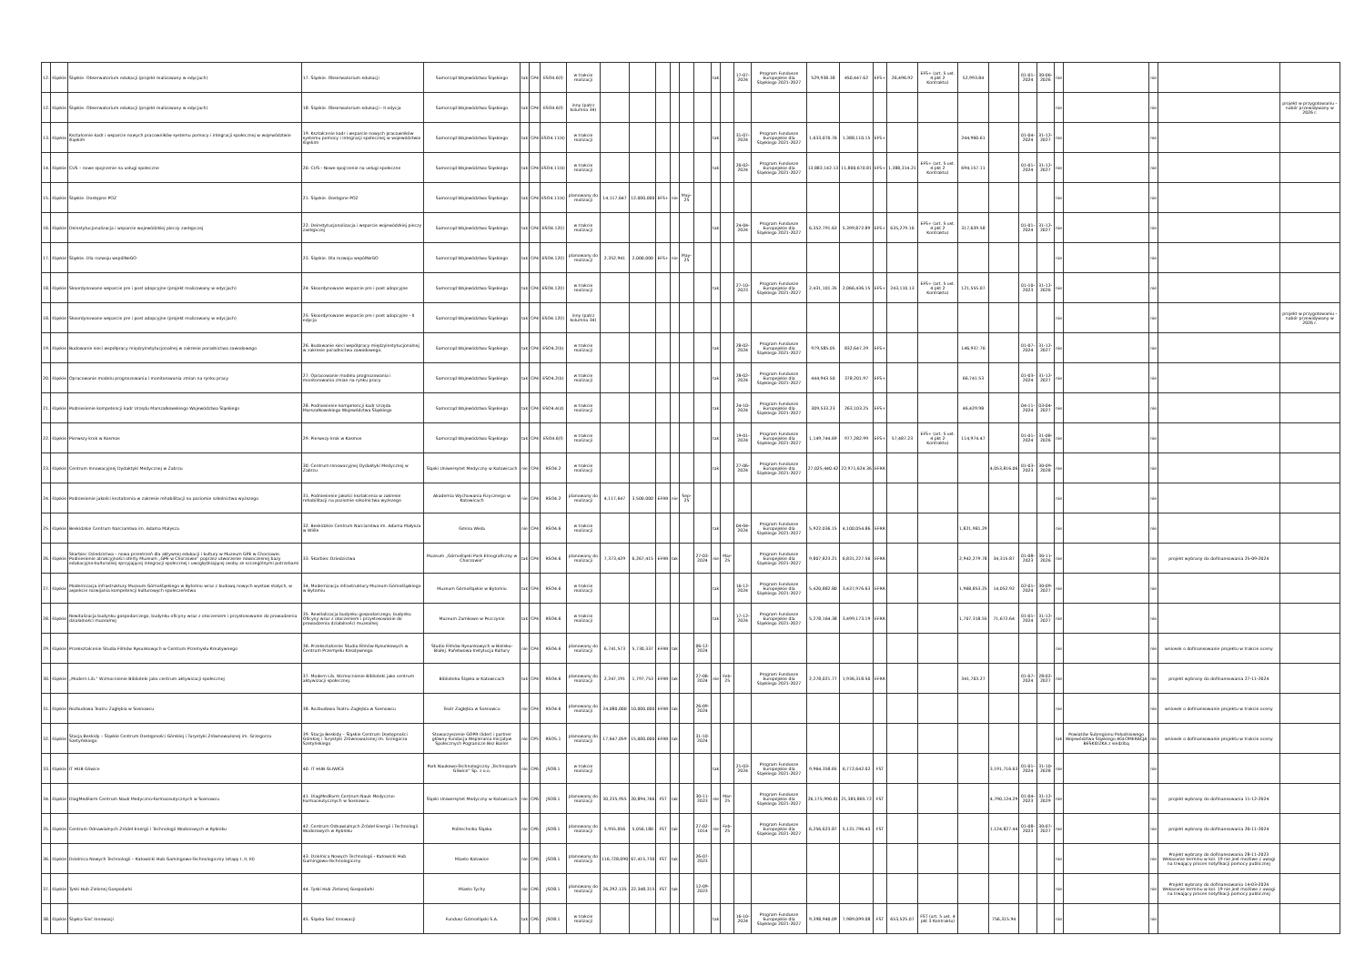| 12. | śląskie | Śląskie. Obserwatorium edukacji (projekt realizowany w edycjach) | 17. Śląskie. Obserwatorium edukacji | Samorząd Województwa Śląskiego | tak | CP4 | ESO4.6(f) | w trakcie realizacji | | | | | | | tak | | 17-07-2024 | Program Fundusze Europejskie dla Śląskiego 2021-2027 | 529,938.38 | 450,447.62 | EFS+ | 26,496.92 | EFS+ (art. 5 ust. 4 pkt 2 Kontraktu) | 52,993.84 | | 01-01-2024 | 30-06-2026 | nie | | nie | | |
| 12. | śląskie | Śląskie. Obserwatorium edukacji (projekt realizowany w edycjach) | 18. Śląskie. Obserwatorium edukacji - II edycja | Samorząd Województwa Śląskiego | tak | CP4 | ESO4.6(f) | inny (patrz kolumna 34) | | | | | | | | | | | | | | | | | | | | nie | | nie | | projekt w przygotowaniu - nabór przewidywany w 2026 r. |
| 13. | śląskie | Kształcenie kadr i wsparcie nowych pracowników systemu pomocy i integracji społecznej w województwie śląskim | 19. Kształcenie kadr i wsparcie nowych pracowników systemu pomocy i integracji społecznej w województwie śląskim | Samorząd Województwa Śląskiego | tak | CP4 | ESO4.11(k) | w trakcie realizacji | | | | | | | tak | | 31-07-2024 | Program Fundusze Europejskie dla Śląskiego 2021-2027 | 1,633,070.76 | 1,388,110.15 | EFS+ | | | 244,960.61 | | 01-04-2024 | 31-12-2027 | nie | | nie | | |
| 14. | śląskie | CUS – nowe spojrzenie na usługi społeczne | 20. CUS - Nowe spojrzenie na usługi społeczne | Samorząd Województwa Śląskiego | tak | CP4 | ESO4.11(k) | w trakcie realizacji | | | | | | | tak | | 20-02-2024 | Program Fundusze Europejskie dla Śląskiego 2021-2027 | 13,883,142.13 | 11,800,670.81 | EFS+ | 1,388,314.21 | EFS+ (art. 5 ust. 4 pkt 2 Kontraktu) | 694,157.11 | | 01-01-2024 | 31-12-2027 | nie | | nie | | |
| 15. | śląskie | Śląskie. Dostępne POZ | 21. Śląskie. Dostępne POZ | Samorząd Województwa Śląskiego | tak | CP4 | ESO4.11(k) | planowany do realizacji | 14,117,647 | 12,000,000 | EFS+ | nie | May-25 | | | | | | | | | | | | | | | nie | | nie | | |
| 16. | śląskie | Deinstytucjonalizacja i wsparcie wojewódzkiej pieczy zastępczej | 22. Deinstytucjonalizacja i wsparcie wojewódzkiej pieczy zastępczej | Samorząd Województwa Śląskiego | tak | CP4 | ESO4.12(l) | w trakcie realizacji | | | | | | | tak | | 24-04-2024 | Program Fundusze Europejskie dla Śląskiego 2021-2027 | 6,352,791.63 | 5,399,872.89 | EFS+ | 635,279.16 | EFS+ (art. 5 ust. 4 pkt 2 Kontraktu) | 317,639.58 | | 01-01-2024 | 31-12-2027 | nie | | nie | | |
| 17. | śląskie | Śląskie. Dla rozwoju wspólNeGO | 23. Śląskie. Dla rozwoju wspólNeGO | Samorząd Województwa Śląskiego | tak | CP4 | ESO4.12(l) | planowany do realizacji | 2,352,941 | 2,000,000 | EFS+ | nie | May-25 | | | | | | | | | | | | | | | nie | | nie | | |
| 18. | śląskie | Skoordynowane wsparcie pre i post adopcyjne (projekt realizowany w edycjach) | 24. Skoordynowane wsparcie pre i post adopcyjne | Samorząd Województwa Śląskiego | tak | CP4 | ESO4.12(l) | w trakcie realizacji | | | | | | | tak | | 27-10-2023 | Program Fundusze Europejskie dla Śląskiego 2021-2027 | 2,431,101.35 | 2,066,436.15 | EFS+ | 243,110.13 | EFS+ (art. 5 ust. 4 pkt 2 Kontraktu) | 121,555.07 | | 01-10-2023 | 31-12-2026 | nie | | nie | | |
| 18. | śląskie | Skoordynowane wsparcie pre i post adopcyjne (projekt realizowany w edycjach) | 25. Skoordynowane wsparcie pre i post adopcyjne - II edycja | Samorząd Województwa Śląskiego | tak | CP4 | ESO4.12(l) | inny (patrz kolumna 34) | | | | | | | | | | | | | | | | | | | | nie | | nie | | projekt w przygotowaniu - nabór przewidywany w 2026 r. |
| 19. | śląskie | Budowanie sieci współpracy międzyinstytucjonalnej w zakresie poradnictwa zawodowego | 26. Budowanie sieci współpracy międzyinstytucjonalnej w zakresie poradnictwa zawodowego. | Samorząd Województwa Śląskiego | tak | CP4 | ESO4.2(b) | w trakcie realizacji | | | | | | | tak | | 28-02-2024 | Program Fundusze Europejskie dla Śląskiego 2021-2027 | 979,585.05 | 832,647.29 | EFS+ | | | 146,937.76 | | 01-07-2024 | 31-12-2027 | nie | | nie | | |
| 20. | śląskie | Opracowanie modelu prognozowania i monitorowania zmian na rynku pracy | 27. Opracowanie modelu prognozowania i monitorowania zmian na rynku pracy | Samorząd Województwa Śląskiego | tak | CP4 | ESO4.2(b) | w trakcie realizacji | | | | | | | tak | | 28-02-2024 | Program Fundusze Europejskie dla Śląskiego 2021-2027 | 444,943.50 | 378,201.97 | EFS+ | | | 66,741.53 | | 01-03-2024 | 31-12-2027 | nie | | nie | | |
| 21. | śląskie | Podniesienie kompetencji kadr Urzędu Marszałkowskiego Województwa Śląskiego | 28. Podniesienie kompetencji kadr Urzędu Marszałkowskiego Województwa Śląskiego | Samorząd Województwa Śląskiego | tak | CP4 | ESO4.4(d) | w trakcie realizacji | | | | | | | tak | | 24-10-2024 | Program Fundusze Europejskie dla Śląskiego 2021-2027 | 309,533.23 | 263,103.25 | EFS+ | | | 46,429.98 | | 04-11-2024 | 03-04-2027 | nie | | nie | | |
| 22. | śląskie | Pierwszy krok w Kosmos | 29. Pierwszy krok w Kosmos | Samorząd Województwa Śląskiego | tak | CP4 | ESO4.6(f) | w trakcie realizacji | | | | | | | tak | | 19-01-2024 | Program Fundusze Europejskie dla Śląskiego 2021-2027 | 1,149,744.69 | 977,282.99 | EFS+ | 57,487.23 | EFS+ (art. 5 ust. 4 pkt 2 Kontraktu) | 114,974.47 | | 01-01-2024 | 31-08-2026 | nie | | nie | | |
| 23. | śląskie | Centrum Innowacyjnej Dydaktyki Medycznej w Zabrzu | 30. Centrum Innowacyjnej Dydaktyki Medycznej w Zabrzu | Śląski Uniwersytet Medyczny w Katowicach | nie | CP4 | RSO4.2 | w trakcie realizacji | | | | | | | tak | | 27-06-2024 | Program Fundusze Europejskie dla Śląskiego 2021-2027 | 27,025,440.42 | 22,971,624.36 | EFRR | | | | 4,053,816.06 | 01-03-2023 | 30-09-2028 | nie | | nie | | |
| 24. | śląskie | Podniesienie jakości kształcenia w zakresie rehabilitacji na poziomie szkolnictwa wyższego | 31. Podniesienie jakości kształcenia w zakresie rehabilitacji na poziomie szkolnictwa wyższego | Akademia Wychowania Fizycznego w Katowicach | nie | CP4 | RSO4.2 | planowany do realizacji | 4,117,647 | 3,500,000 | EFRR | nie | Sep-25 | | | | | | | | | | | | | | | nie | | nie | | |
| 25. | śląskie | Beskidzkie Centrum Narciarstwa im. Adama Małysza | 32. Beskidzkie Centrum Narciarstwa im. Adama Małysza w Wiśle | Gmina Wisła | nie | CP4 | RSO4.6 | w trakcie realizacji | | | | | | | tak | | 04-04-2024 | Program Fundusze Europejskie dla Śląskiego 2021-2027 | 5,922,036.15 | 4,100,054.86 | EFRR | | | 1,821,981.29 | | | | nie | | nie | | |
| 26. | śląskie | Skarbiec Dziedzictwa – nowa przestrzeń dla aktywnej edukacji i kultury w Muzeum GPE w Chorzowie. Podniesienie atrakcyjności oferty Muzeum „GPE w Chorzowie” poprzez utworzenie nowoczesnej bazy edukacyjno-kulturalnej sprzyjającej integracji społecznej i uwzględniającej osoby ze szczególnymi potrzebami | 33. Skarbiec Dziedzictwa | Muzeum „Górnośląski Park Etnograficzny w Chorzowie” | tak | CP4 | RSO4.6 | planowany do realizacji | 7,373,429 | 6,267,415 | EFRR | tak | | 27-03-2024 | nie | Mar-25 | | Program Fundusze Europejskie dla Śląskiego 2021-2027 | 9,807,823.21 | 6,831,227.56 | EFRR | | | 2,942,279.78 | 34,315.87 | 01-08-2023 | 30-11-2026 | nie | | nie | projekt wybrany do dofinansowania 25-09-2024 | |
| 27. | śląskie | Modernizacja infrastruktury Muzeum Górnośląskiego w Bytomiu wraz z budową nowych wystaw stałych, w aspekcie rozwijania kompetencji kulturowych społeczeństwa | 34. Modernizacja infrastruktury Muzeum Górnośląskiego w Bytomiu | Muzeum Górnośląskie w Bytomiu | tak | CP4 | RSO4.6 | w trakcie realizacji | | | | | | | tak | | 16-12-2024 | Program Fundusze Europejskie dla Śląskiego 2021-2027 | 5,420,882.80 | 3,437,976.63 | EFRR | | | 1,968,853.25 | 14,052.92 | 02-01-2024 | 30-09-2027 | nie | | nie | | |
| 28. | śląskie | Rewitalizacja budynku gospodarczego, budynku oficyny wraz z otoczeniem i przystosowanie do prowadzenia działalności muzealnej | 35. Rewitalizacja budynku gospodarczego, budynku Oficyny wraz z otoczeniem i przystosowanie do prowadzenia działalności muzealnej | Muzeum Zamkowe w Pszczynie | tak | CP4 | RSO4.6 | w trakcie realizacji | | | | | | | tak | | 17-12-2024 | Program Fundusze Europejskie dla Śląskiego 2021-2027 | 5,278,164.38 | 3,499,173.19 | EFRR | | | 1,707,318.55 | 71,672.64 | 01-01-2024 | 31-12-2027 | nie | | nie | | |
| 29. | śląskie | Przekształcenie Studia Filmów Rysunkowych w Centrum Przemysłu Kreatywnego | 36. Przekształcenie Studia Filmów Rysunkowych w Centrum Przemysłu Kreatywnego | Studio Filmów Rysunkowych w Bielsku-Białej. Państwowa Instytucja Kultury | nie | CP4 | RSO4.6 | planowany do realizacji | 6,741,573 | 5,730,337 | EFRR | tak | | 06-12-2024 | | | | | | | | | | | | | | nie | | nie | wniosek o dofinansowanie projektu w trakcie oceny | |
| 30. | śląskie | „Modern Lib.” Wzmocnienie Biblioteki jako centrum aktywizacji społecznej | 37. Modern Lib. Wzmocnienie Biblioteki jako centrum aktywizacji społecznej. | Biblioteka Śląska w Katowicach | tak | CP4 | RSO4.6 | planowany do realizacji | 2,247,191 | 1,797,753 | EFRR | tak | | 27-06-2024 | nie | Feb-25 | | Program Fundusze Europejskie dla Śląskiego 2021-2027 | 2,278,021.77 | 1,936,318.50 | EFRR | | | 341,703.27 | | 01-07-2024 | 28-02-2027 | nie | | nie | projekt wybrany do dofinansowania 27-11-2024 | |
| 31. | śląskie | Rozbudowa Teatru Zagłębia w Sosnowcu | 38. Rozbudowa Teatru Zagłębia w Sosnowcu | Teatr Zagłębia w Sosnowcu | nie | CP4 | RSO4.6 | planowany do realizacji | 24,080,000 | 10,000,000 | EFRR | tak | | 26-09-2024 | | | | | | | | | | | | | | nie | | nie | wniosek o dofinansowanie projektu w trakcie oceny | |
| 32. | śląskie | Stacja Beskidy – Śląskie Centrum Dostępności Górskiej i Turystyki Zrównoważonej im. Grzegorza Szetyńskiego | 39. Stacja Beskidy – Śląskie Centrum Dostępności Górskiej i Turystyki Zrównoważonej im. Grzegorza Szetyńskiego | Stowarzyszenie GOPR (lider) i partner główny Fundacja Wspierania Inicjatyw Społecznych Pogranicze Bez Barier | nie | CP5 | RSO5.1 | planowany do realizacji | 17,647,059 | 15,000,000 | EFRR | tak | | 31-10-2024 | | | | | | | | | | | | | | tak | Powiatów Subregionu Południowego Województwa Śląskiego AGLOMERACJA BESKIDZKA z siedzibą | nie | wniosek o dofinansowanie projektu w trakcie oceny | |
| 33. | śląskie | IT HUB Gliwice | 40. IT HUB GLIWICE | Park Naukowo-Technologiczny „Technopark Gliwice” Sp. z o.o. | nie | CP6 | JSO8.1 | w trakcie realizacji | | | | | | | tak | | 21-03-2024 | Program Fundusze Europejskie dla Śląskiego 2021-2027 | 9,964,358.65 | 6,772,642.02 | FST | | | | 3,191,716.63 | 01-01-2024 | 31-10-2028 | nie | | nie | | |
| 34. | śląskie | DiagMedFarm Centrum Nauk Medyczno-Farmaceutycznych w Sosnowcu | 41. DiagMedFarm Centrum Nauk Medyczno-Farmaceutycznych w Sosnowcu. | Śląski Uniwersytet Medyczny w Katowicach | nie | CP6 | JSO8.1 | planowany do realizacji | 30,235,955 | 20,894,766 | FST | tak | | 30-11-2023 | nie | Mar-25 | | Program Fundusze Europejskie dla Śląskiego 2021-2027 | 26,175,990.01 | 21,385,865.72 | FST | | | | 4,790,124.29 | 01-04-2023 | 31-12-2029 | nie | | nie | projekt wybrany do dofinansowania 11-12-2024 | |
| 35. | śląskie | Centrum Odnawialnych Źródeł Energii i Technologii Wodorowych w Rybniku | 42. Centrum Odnawialnych Źródeł Energii i Technologii Wodorowych w Rybniku | Politechnika Śląska | nie | CP6 | JSO8.1 | planowany do realizacji | 5,955,056 | 5,056,180 | FST | tak | | 27-02-1014 | nie | Feb-25 | | Program Fundusze Europejskie dla Śląskiego 2021-2027 | 6,256,623.87 | 5,131,796.43 | FST | | | | 1,124,827.44 | 01-08-2023 | 30-07-2027 | nie | | nie | projekt wybrany do dofinansowania 20-11-2024 | |
| 36. | śląskie | Dzielnica Nowych Technologii – Katowicki Hub Gamingowo-Technologiczny (etapy I, II, III) | 43. Dzielnica Nowych Technologii - Katowicki Hub Gamingowo-Technologiczny | Miasto Katowice | nie | CP6 | JSO8.1 | planowany do realizacji | 116,728,090 | 67,415,730 | FST | tak | | 26-07-2023 | | | | | | | | | | | | | | nie | | nie | Projekt wybrany do dofinansowania 28-11-2023 Wskazanie terminu w kol. 19 nie jest możliwe z uwagi na trwający proces notyfikacji pomocy publicznej | |
| 37. | śląskie | Tyski Hub Zielonej Gospodarki | 44. Tyski Hub Zielonej Gospodarki | Miasto Tychy | nie | CP6 | JSO8.1 | planowany do realizacji | 26,292,135 | 22,348,315 | FST | tak | | 12-09-2023 | | | | | | | | | | | | | | nie | | nie | Projekt wybrany do dofinansowania 14-03-2024 Wskazanie terminu w kol. 19 nie jest możliwe z uwagi na trwający proces notyfikacji pomocy publicznej | |
| 38. | śląskie | Śląska Sieć Innowacji | 45. Śląska Sieć Innowacji | Fundusz Górnośląski S.A. | tak | CP6 | JSO8.1 | w trakcie realizacji | | | | | | | tak | | 16-10-2024 | Program Fundusze Europejskie dla Śląskiego 2021-2027 | 9,398,940.09 | 7,989,099.08 | FST | 653,525.07 | FST (art. 5 ust. 4 pkt 3 Kontraktu) | | 756,315.94 | | | nie | | nie | | |